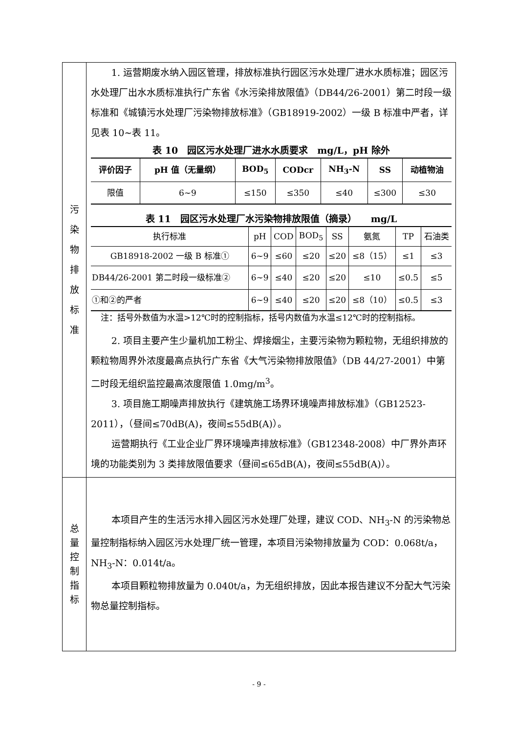| 污 染 物 排 放 标 准 | 1. 运营期废水纳入园区管理，排放标准执行园区污水处理厂进水水质标准；园区污水处理厂出水水质标准执行广东省《水污染排放限值》（DB44/26-2001）第二时段一级标准和《城镇污水处理厂污染物排放标准》（GB18919-2002）一级 B 标准中严者，详见表 10~表 11。 表 10 园区污水处理厂进水水质要求 mg/L，pH 除外 / 评价因子 / pH 值（无量纲） / BOD<sub>5</sub> / CODcr / NH<sub>3</sub>-N / SS / 动植物油 / / --- / --- / --- / --- / --- / --- / --- / / 限值 / 6~9 / ≤150 / ≤350 / ≤40 / ≤300 / ≤30 / 表 11 园区污水处理厂水污染物排放限值（摘录） mg/L / 执行标准 / pH / COD / BOD<sub>5</sub> / SS / 氨氮 / TP / 石油类 / / GB18918-2002 一级 B 标准① / 6~9 / ≤60 / ≤20 / ≤20 / ≤8（15） / ≤1 / ≤3 / / DB44/26-2001 第二时段一级标准② / 6~9 / ≤40 / ≤20 / ≤20 / ≤10 / ≤0.5 / ≤5 / / ①和②的严者 / 6~9 / ≤40 / ≤20 / ≤20 / ≤8（10） / ≤0.5 / ≤3 / 注：括号外数值为水温>12℃时的控制指标，括号内数值为水温≤12℃时的控制指标。 2. 项目主要产生少量机加工粉尘、焊接烟尘，主要污染物为颗粒物，无组织排放的颗粒物周界外浓度最高点执行广东省《大气污染物排放限值》（DB 44/27-2001）中第二时段无组织监控最高浓度限值 1.0mg/m<sup>3</sup>。 3. 项目施工期噪声排放执行《建筑施工场界环境噪声排放标准》（GB12523-2011），（昼间≤70dB(A)，夜间≤55dB(A)）。 运营期执行《工业企业厂界环境噪声排放标准》（GB12348-2008）中厂界外声环境的功能类别为 3 类排放限值要求（昼间≤65dB(A)，夜间≤55dB(A)）。 |
| 总 量 控 制 指 标 | 本项目产生的生活污水排入园区污水处理厂处理，建议 COD、NH<sub>3</sub>-N 的污染物总量控制指标纳入园区污水处理厂统一管理，本项目污染物排放量为 COD：0.068t/a，NH<sub>3</sub>-N：0.014t/a。 本项目颗粒物排放量为 0.040t/a，为无组织排放，因此本报告建议不分配大气污染物总量控制指标。 |
- 9 -